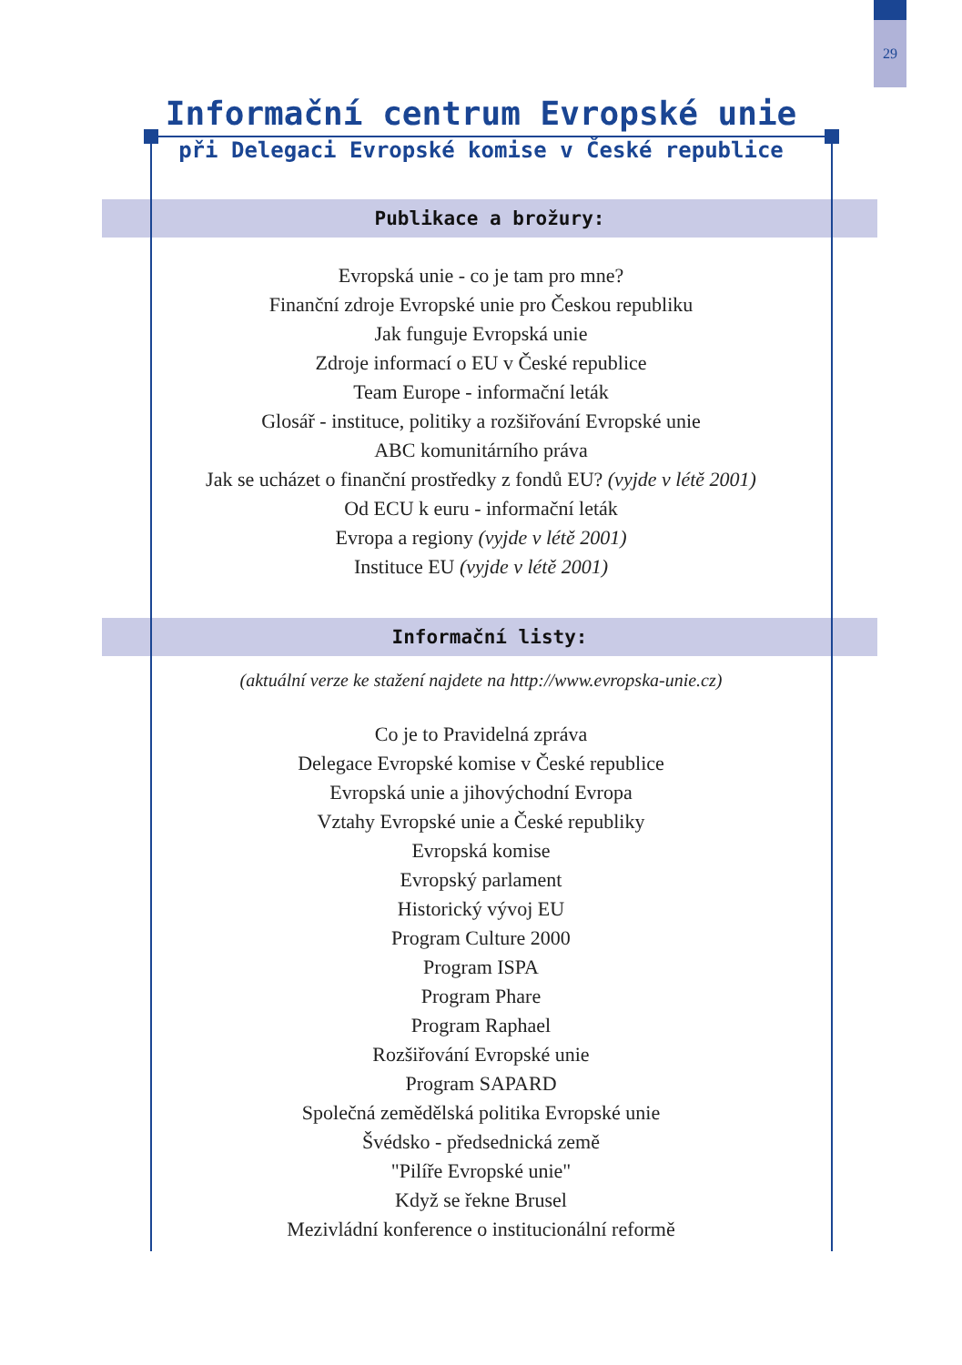29
Informační centrum Evropské unie
při Delegaci Evropské komise v České republice
Publikace a brožury:
Evropská unie - co je tam pro mne?
Finanční zdroje Evropské unie pro Českou republiku
Jak funguje Evropská unie
Zdroje informací o EU v České republice
Team Europe - informační leták
Glosář - instituce, politiky a rozšiřování Evropské unie
ABC komunitárního práva
Jak se ucházet o finanční prostředky z fondů EU? (vyjde v létě 2001)
Od ECU k euru - informační leták
Evropa a regiony (vyjde v létě 2001)
Instituce EU (vyjde v létě 2001)
Informační listy:
(aktuální verze ke stažení najdete na http://www.evropska-unie.cz)
Co je to Pravidelná zpráva
Delegace Evropské komise v České republice
Evropská unie a jihovýchodní Evropa
Vztahy Evropské unie a České republiky
Evropská komise
Evropský parlament
Historický vývoj EU
Program Culture 2000
Program ISPA
Program Phare
Program Raphael
Rozšiřování Evropské unie
Program SAPARD
Společná zemědělská politika Evropské unie
Švédsko - předsednická země
"Pilíře Evropské unie"
Když se řekne Brusel
Mezivládní konference o institucionální reformě